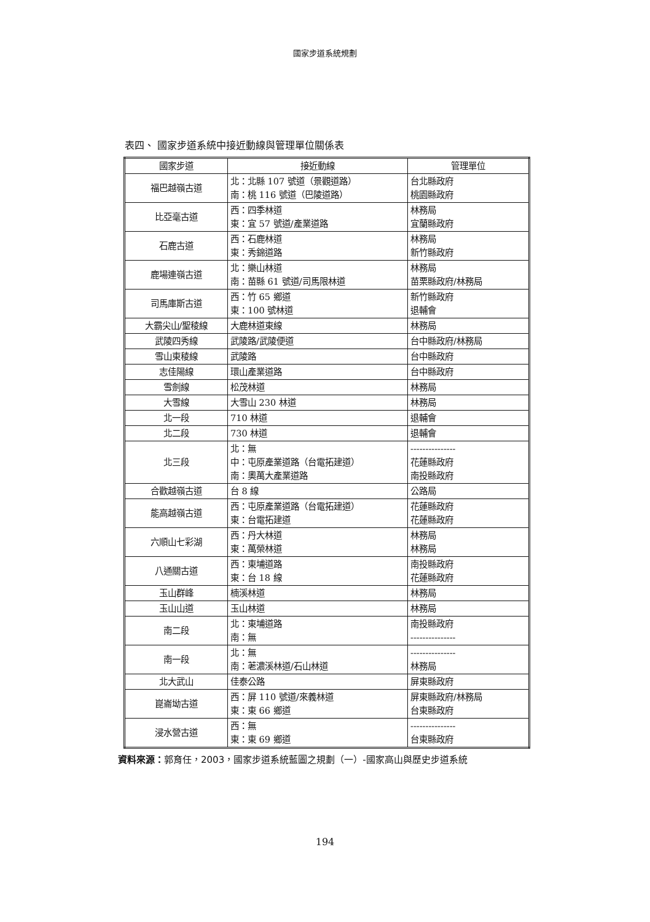國家步道系統規劃
表四、 國家步道系統中接近動線與管理單位關係表
| 國家步道 | 接近動線 | 管理單位 |
| --- | --- | --- |
| 福巴越嶺古道 | 北：北縣 107 號道（景觀道路） 南：桃 116 號道（巴陵道路） | 台北縣政府 桃園縣政府 |
| 比亞毫古道 | 西：四季林道 東：宜 57 號道/產業道路 | 林務局 宜蘭縣政府 |
| 石鹿古道 | 西：石鹿林道 東：秀錦道路 | 林務局 新竹縣政府 |
| 鹿場連嶺古道 | 北：樂山林道 南：苗縣 61 號道/司馬限林道 | 林務局 苗栗縣政府/林務局 |
| 司馬庫斯古道 | 西：竹 65 鄉道 東：100 號林道 | 新竹縣政府 退輔會 |
| 大霸尖山/聖稜線 | 大鹿林道東線 | 林務局 |
| 武陵四秀線 | 武陵路/武陵便道 | 台中縣政府/林務局 |
| 雪山東稜線 | 武陵路 | 台中縣政府 |
| 志佳陽線 | 環山產業道路 | 台中縣政府 |
| 雪劍線 | 松茂林道 | 林務局 |
| 大雪線 | 大雪山 230 林道 | 林務局 |
| 北一段 | 710 林道 | 退輔會 |
| 北二段 | 730 林道 | 退輔會 |
| 北三段 | 北：無 中：屯原產業道路（台電拓建道） 南：奧萬大產業道路 | --------------- 花蓮縣政府 南投縣政府 |
| 合歡越嶺古道 | 台 8 線 | 公路局 |
| 能高越嶺古道 | 西：屯原產業道路（台電拓建道） 東：台電拓建道 | 花蓮縣政府 花蓮縣政府 |
| 六順山七彩湖 | 西：丹大林道 東：萬榮林道 | 林務局 林務局 |
| 八通關古道 | 西：東埔道路 東：台 18 線 | 南投縣政府 花蓮縣政府 |
| 玉山群峰 | 楠溪林道 | 林務局 |
| 玉山山道 | 玉山林道 | 林務局 |
| 南二段 | 北：東埔道路 南：無 | 南投縣政府 --------------- |
| 南一段 | 北：無 南：荖濃溪林道/石山林道 | --------------- 林務局 |
| 北大武山 | 佳泰公路 | 屏東縣政府 |
| 崑崙坳古道 | 西：屏 110 號道/來義林道 東：東 66 鄉道 | 屏東縣政府/林務局 台東縣政府 |
| 浸水營古道 | 西：無 東：東 69 鄉道 | --------------- 台東縣政府 |
資料來源：郭育任，2003，國家步道系統藍圖之規劃（一）-國家高山與歷史步道系統
194